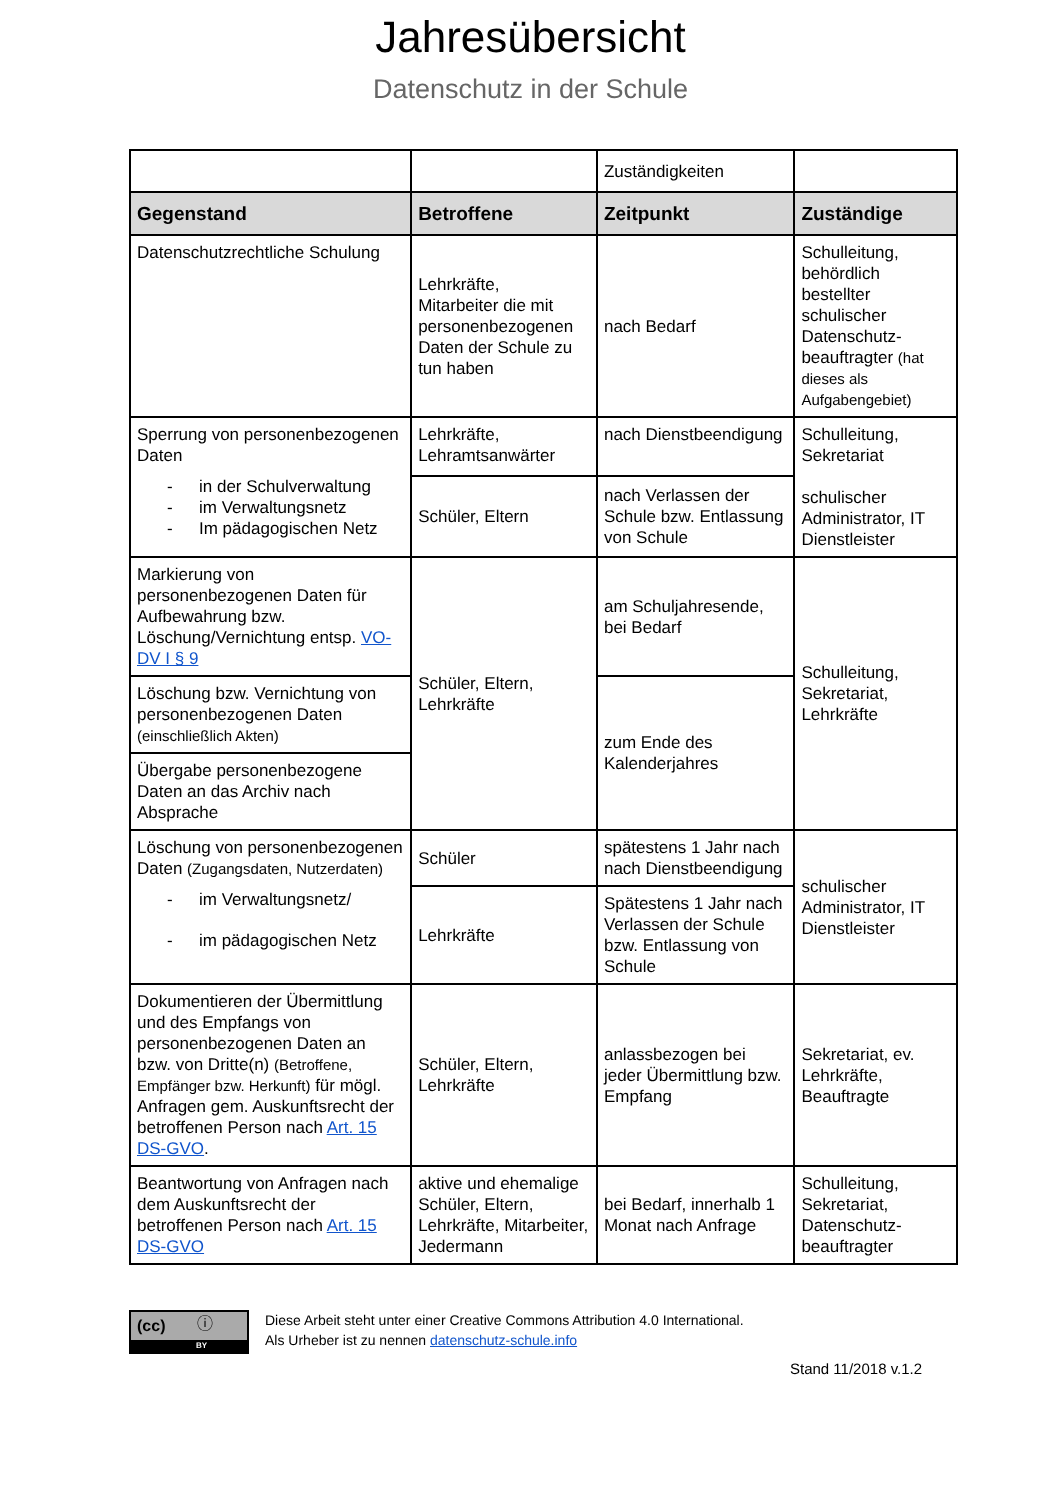Jahresübersicht
Datenschutz in der Schule
| | | Zuständigkeiten | |
| Gegenstand | Betroffene | Zeitpunkt | Zuständige |
| Datenschutzrechtliche Schulung | Lehrkräfte, Mitarbeiter die mit personenbezogenen Daten der Schule zu tun haben | nach Bedarf | Schulleitung, behördlich bestellter schulischer Datenschutz-beauftragter (hat dieses als Aufgabengebiet) |
| Sperrung von personenbezogenen Daten - in der Schulverwaltung - im Verwaltungsnetz - Im pädagogischen Netz | Lehrkräfte, Lehramtsanwärter | nach Dienstbeendigung | Schulleitung, Sekretariat schulischer Administrator, IT Dienstleister |
| | Schüler, Eltern | nach Verlassen der Schule bzw. Entlassung von Schule | |
| Markierung von personenbezogenen Daten für Aufbewahrung bzw. Löschung/Vernichtung entsp. VO-DV I § 9 | Schüler, Eltern, Lehrkräfte | am Schuljahresende, bei Bedarf | Schulleitung, Sekretariat, Lehrkräfte |
| Löschung bzw. Vernichtung von personenbezogenen Daten (einschließlich Akten) | | zum Ende des Kalenderjahres | |
| Übergabe personenbezogene Daten an das Archiv nach Absprache | | | |
| Löschung von personenbezogenen Daten (Zugangsdaten, Nutzerdaten) - im Verwaltungsnetz/ - im pädagogischen Netz | Schüler | spätestens 1 Jahr nach nach Dienstbeendigung | schulischer Administrator, IT Dienstleister |
| | Lehrkräfte | Spätestens 1 Jahr nach Verlassen der Schule bzw. Entlassung von Schule | |
| Dokumentieren der Übermittlung und des Empfangs von personenbezogenen Daten an bzw. von Dritte(n) (Betroffene, Empfänger bzw. Herkunft) für mögl. Anfragen gem. Auskunftsrecht der betroffenen Person nach Art. 15 DS-GVO . | Schüler, Eltern, Lehrkräfte | anlassbezogen bei jeder Übermittlung bzw. Empfang | Sekretariat, ev. Lehrkräfte, Beauftragte |
| Beantwortung von Anfragen nach dem Auskunftsrecht der betroffenen Person nach Art. 15 DS-GVO | aktive und ehemalige Schüler, Eltern, Lehrkräfte, Mitarbeiter, Jedermann | bei Bedarf, innerhalb 1 Monat nach Anfrage | Schulleitung, Sekretariat, Datenschutz-beauftragter |
(cc) ⓘ
BY
Diese Arbeit steht unter einer Creative Commons Attribution 4.0 International.
Als Urheber ist zu nennen datenschutz-schule.info
Stand 11/2018 v.1.2